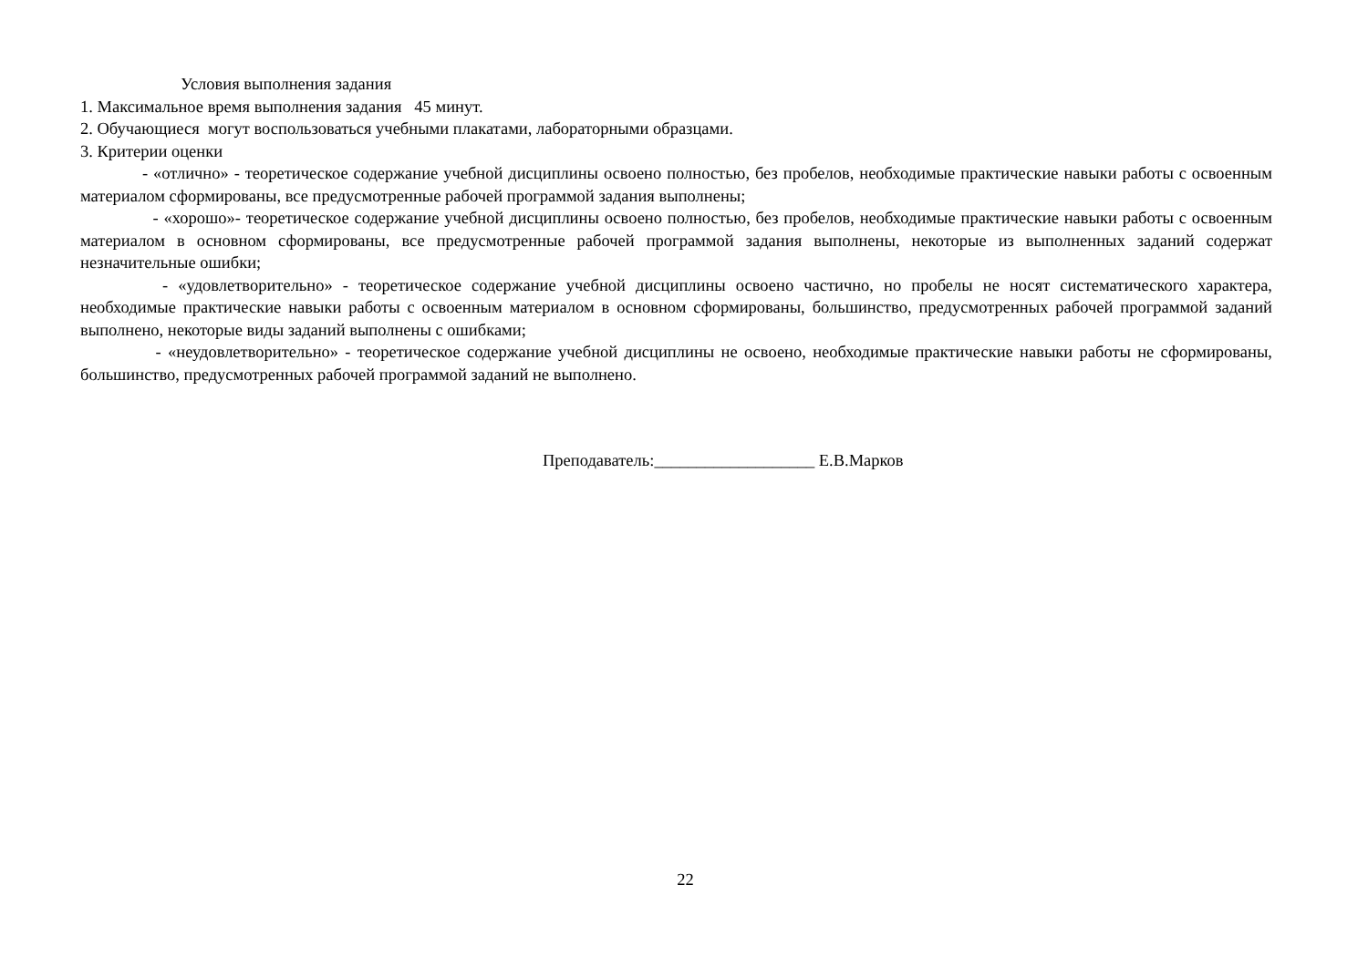Условия выполнения задания
1. Максимальное время выполнения задания 45 минут.
2. Обучающиеся могут воспользоваться учебными плакатами, лабораторными образцами.
3. Критерии оценки
- «отлично» - теоретическое содержание учебной дисциплины освоено полностью, без пробелов, необходимые практические навыки работы с освоенным материалом сформированы, все предусмотренные рабочей программой задания выполнены;
- «хорошо»- теоретическое содержание учебной дисциплины освоено полностью, без пробелов, необходимые практические навыки работы с освоенным материалом в основном сформированы, все предусмотренные рабочей программой задания выполнены, некоторые из выполненных заданий содержат незначительные ошибки;
- «удовлетворительно» - теоретическое содержание учебной дисциплины освоено частично, но пробелы не носят систематического характера, необходимые практические навыки работы с освоенным материалом в основном сформированы, большинство, предусмотренных рабочей программой заданий выполнено, некоторые виды заданий выполнены с ошибками;
- «неудовлетворительно» - теоретическое содержание учебной дисциплины не освоено, необходимые практические навыки работы не сформированы, большинство, предусмотренных рабочей программой заданий не выполнено.
Преподаватель:___________________ Е.В.Марков
22